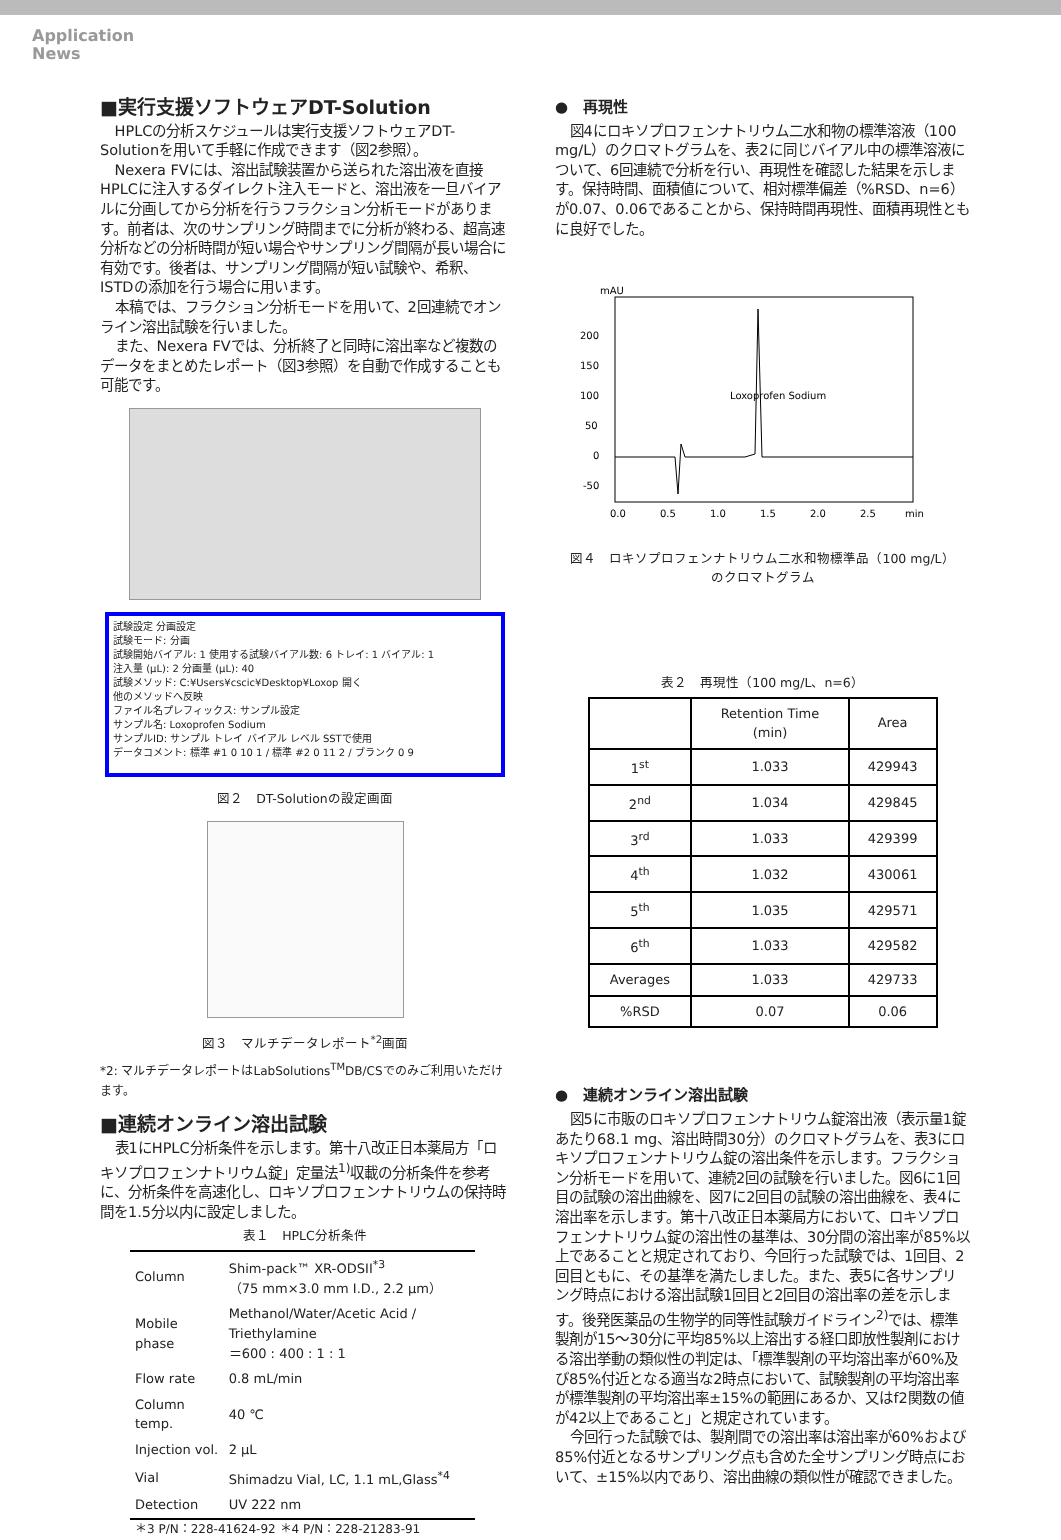Application
News
■実行支援ソフトウェアDT-Solution
HPLCの分析スケジュールは実行支援ソフトウェアDT-Solutionを用いて手軽に作成できます（図2参照）。
Nexera FVには、溶出試験装置から送られた溶出液を直接HPLCに注入するダイレクト注入モードと、溶出液を一旦バイアルに分画してから分析を行うフラクション分析モードがあります。前者は、次のサンプリング時間までに分析が終わる、超高速分析などの分析時間が短い場合やサンプリング間隔が長い場合に有効です。後者は、サンプリング間隔が短い試験や、希釈、ISTDの添加を行う場合に用います。
本稿では、フラクション分析モードを用いて、2回連続でオンライン溶出試験を行いました。
また、Nexera FVでは、分析終了と同時に溶出率など複数のデータをまとめたレポート（図3参照）を自動で作成することも可能です。
試験設定 分画設定
試験モード: 分画
試験開始バイアル: 1 使用する試験バイアル数: 6 トレイ: 1 バイアル: 1
注入量 (µL): 2 分画量 (µL): 40
試験メソッド: C:¥Users¥cscic¥Desktop¥Loxop 開く
他のメソッドへ反映
ファイル名プレフィックス: サンプル設定
サンプル名: Loxoprofen Sodium
サンプルID: サンプル トレイ バイアル レベル SSTで使用
データコメント: 標準 #1 0 10 1 / 標準 #2 0 11 2 / ブランク 0 9
図２　DT-Solutionの設定画面
図３　マルチデータレポート<sup>*2</sup>画面
*2: マルチデータレポートはLabSolutions<sup>TM</sup>DB/CSでのみご利用いただけます。
■連続オンライン溶出試験
表1にHPLC分析条件を示します。第十八改正日本薬局方「ロキソプロフェンナトリウム錠」定量法<sup>1)</sup>収載の分析条件を参考に、分析条件を高速化し、ロキソプロフェンナトリウムの保持時間を1.5分以内に設定しました。
表１　HPLC分析条件
| Column | Shim-pack™ XR-ODSII<sup>*3</sup> （75 mm×3.0 mm I.D., 2.2 µm） |
| Mobile phase | Methanol/Water/Acetic Acid / Triethylamine ＝600 : 400 : 1 : 1 |
| Flow rate | 0.8 mL/min |
| Column temp. | 40 ℃ |
| Injection vol. | 2 µL |
| Vial | Shimadzu Vial, LC, 1.1 mL,Glass<sup>*4</sup> |
| Detection | UV 222 nm |
＊3 P/N：228-41624-92 ＊4 P/N：228-21283-91
●　再現性
図4にロキソプロフェンナトリウム二水和物の標準溶液（100 mg/L）のクロマトグラムを、表2に同じバイアル中の標準溶液について、6回連続で分析を行い、再現性を確認した結果を示します。保持時間、面積値について、相対標準偏差（%RSD、n=6）が0.07、0.06であることから、保持時間再現性、面積再現性ともに良好でした。
mAU
200
150
100
50
0
-50
Loxoprofen Sodium
0.0
0.5
1.0
1.5
2.0
2.5
min
図４　ロキソプロフェンナトリウム二水和物標準品（100 mg/L）
のクロマトグラム
表２　再現性（100 mg/L、n=6）
| | Retention Time (min) | Area |
| --- | --- | --- |
| 1<sup>st</sup> | 1.033 | 429943 |
| 2<sup>nd</sup> | 1.034 | 429845 |
| 3<sup>rd</sup> | 1.033 | 429399 |
| 4<sup>th</sup> | 1.032 | 430061 |
| 5<sup>th</sup> | 1.035 | 429571 |
| 6<sup>th</sup> | 1.033 | 429582 |
| Averages | 1.033 | 429733 |
| %RSD | 0.07 | 0.06 |
●　連続オンライン溶出試験
図5に市販のロキソプロフェンナトリウム錠溶出液（表示量1錠あたり68.1 mg、溶出時間30分）のクロマトグラムを、表3にロキソプロフェンナトリウム錠の溶出条件を示します。フラクション分析モードを用いて、連続2回の試験を行いました。図6に1回目の試験の溶出曲線を、図7に2回目の試験の溶出曲線を、表4に溶出率を示します。第十八改正日本薬局方において、ロキソプロフェンナトリウム錠の溶出性の基準は、30分間の溶出率が85%以上であることと規定されており、今回行った試験では、1回目、2回目ともに、その基準を満たしました。また、表5に各サンプリング時点における溶出試験1回目と2回目の溶出率の差を示します。後発医薬品の生物学的同等性試験ガイドライン<sup>2)</sup>では、標準製剤が15～30分に平均85%以上溶出する経口即放性製剤における溶出挙動の類似性の判定は、「標準製剤の平均溶出率が60%及び85%付近となる適当な2時点において、試験製剤の平均溶出率が標準製剤の平均溶出率±15%の範囲にあるか、又はf2関数の値が42以上であること」と規定されています。
今回行った試験では、製剤間での溶出率は溶出率が60%および85%付近となるサンプリング点も含めた全サンプリング時点において、±15%以内であり、溶出曲線の類似性が確認できました。